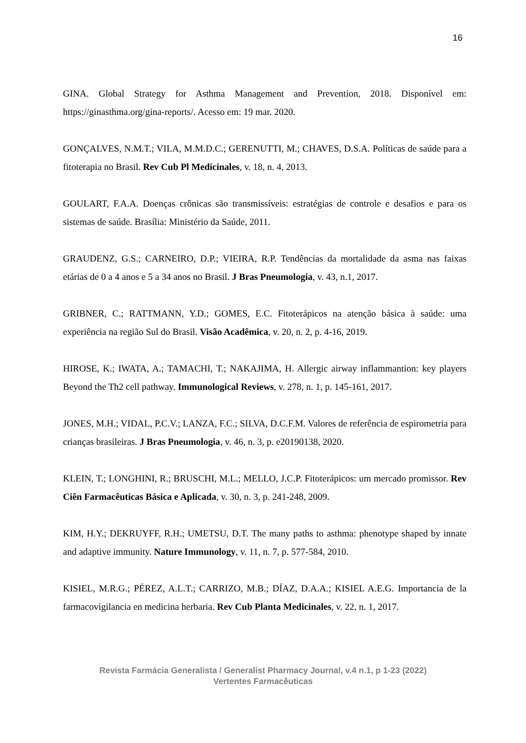16
GINA. Global Strategy for Asthma Management and Prevention, 2018. Disponível em: https://ginasthma.org/gina-reports/. Acesso em: 19 mar. 2020.
GONÇALVES, N.M.T.; VILA, M.M.D.C.; GERENUTTI, M.; CHAVES, D.S.A. Políticas de saúde para a fitoterapia no Brasil. Rev Cub Pl Medicinales, v. 18, n. 4, 2013.
GOULART, F.A.A. Doenças crônicas são transmissíveis: estratégias de controle e desafios e para os sistemas de saúde. Brasília: Ministério da Saúde, 2011.
GRAUDENZ, G.S.; CARNEIRO, D.P.; VIEIRA, R.P. Tendências da mortalidade da asma nas faixas etárias de 0 a 4 anos e 5 a 34 anos no Brasil. J Bras Pneumologia, v. 43, n.1, 2017.
GRIBNER, C.; RATTMANN, Y.D.; GOMES, E.C. Fitoterápicos na atenção básica à saúde: uma experiência na região Sul do Brasil. Visão Acadêmica, v. 20, n. 2, p. 4-16, 2019.
HIROSE, K.; IWATA, A.; TAMACHI, T.; NAKAJIMA, H. Allergic airway inflammantion: key players Beyond the Th2 cell pathway. Immunological Reviews, v. 278, n. 1, p. 145-161, 2017.
JONES, M.H.; VIDAL, P.C.V.; LANZA, F.C.; SILVA, D.C.F.M. Valores de referência de espirometria para crianças brasileiras. J Bras Pneumologia, v. 46, n. 3, p. e20190138, 2020.
KLEIN, T.; LONGHINI, R.; BRUSCHI, M.L.; MELLO, J.C.P. Fitoterápicos: um mercado promissor. Rev Ciên Farmacêuticas Básica e Aplicada, v. 30, n. 3, p. 241-248, 2009.
KIM, H.Y.; DEKRUYFF, R.H.; UMETSU, D.T. The many paths to asthma: phenotype shaped by innate and adaptive immunity. Nature Immunology, v. 11, n. 7, p. 577-584, 2010.
KISIEL, M.R.G.; PÉREZ, A.L.T.; CARRIZO, M.B.; DÍAZ, D.A.A.; KISIEL A.E.G. Importancia de la farmacovigilancia en medicina herbaria. Rev Cub Planta Medicinales, v. 22, n. 1, 2017.
Revista Farmácia Generalista / Generalist Pharmacy Journal, v.4 n.1, p 1-23 (2022)
Vertentes Farmacêuticas